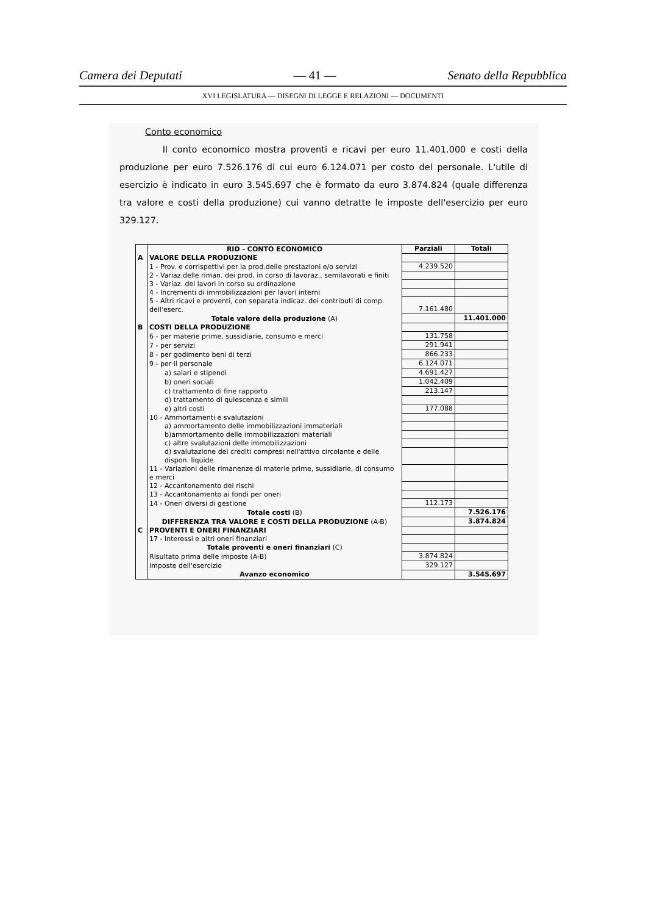Camera dei Deputati — 41 — Senato della Repubblica
XVI LEGISLATURA — DISEGNI DI LEGGE E RELAZIONI — DOCUMENTI
Conto economico
Il conto economico mostra proventi e ricavi per euro 11.401.000 e costi della produzione per euro 7.526.176 di cui euro 6.124.071 per costo del personale. L'utile di esercizio è indicato in euro 3.545.697 che è formato da euro 3.874.824 (quale differenza tra valore e costi della produzione) cui vanno detratte le imposte dell'esercizio per euro 329.127.
| | RID - CONTO ECONOMICO | Parziali | Totali |
| A | VALORE DELLA PRODUZIONE | | |
| | 1 - Prov. e corrispettivi per la prod.delle prestazioni e/o servizi | 4.239.520 | |
| | 2 - Variaz.delle riman. dei prod. in corso di lavoraz., semilavorati e finiti | | |
| | 3 - Variaz. dei lavori in corso su ordinazione | | |
| | 4 - Incrementi di immobilizzazioni per lavori interni | | |
| | 5 - Altri ricavi e proventi, con separata indicaz. dei contributi di comp. dell'eserc. | 7.161.480 | |
| | Totale valore della produzione (A) | | 11.401.000 |
| B | COSTI DELLA PRODUZIONE | | |
| | 6 - per materie prime, sussidiarie, consumo e merci | 131.758 | |
| | 7 - per servizi | 291.941 | |
| | 8 - per godimento beni di terzi | 866.233 | |
| | 9 - per il personale | 6.124.071 | |
| | a) salari e stipendi | 4.691.427 | |
| | b) oneri sociali | 1.042.409 | |
| | c) trattamento di fine rapporto | 213.147 | |
| | d) trattamento di quiescenza e simili | | |
| | e) altri costi | 177.088 | |
| | 10 - Ammortamenti e svalutazioni | | |
| | a) ammortamento delle immobilizzazioni immateriali | | |
| | b)ammortamento delle immobilizzazioni materiali | | |
| | c) altre svalutazioni delle immobilizzazioni | | |
| | d) svalutazione dei crediti compresi nell'attivo circolante e delle dispon. liquide | | |
| | 11 - Variazioni delle rimanenze di materie prime, sussidiarie, di consumo e merci | | |
| | 12 - Accantonamento dei rischi | | |
| | 13 - Accantonamento ai fondi per oneri | | |
| | 14 - Oneri diversi di gestione | 112.173 | |
| | Totale costi (B) | | 7.526.176 |
| | DIFFERENZA TRA VALORE E COSTI DELLA PRODUZIONE (A-B) | | 3.874.824 |
| C | PROVENTI E ONERI FINANZIARI | | |
| | 17 - Interessi e altri oneri finanziari | | |
| | Totale proventi e oneri finanziari (C) | | |
| | Risultato prima delle imposte (A-B) | 3.874.824 | |
| | Imposte dell'esercizio | 329.127 | |
| | Avanzo economico | | 3.545.697 |